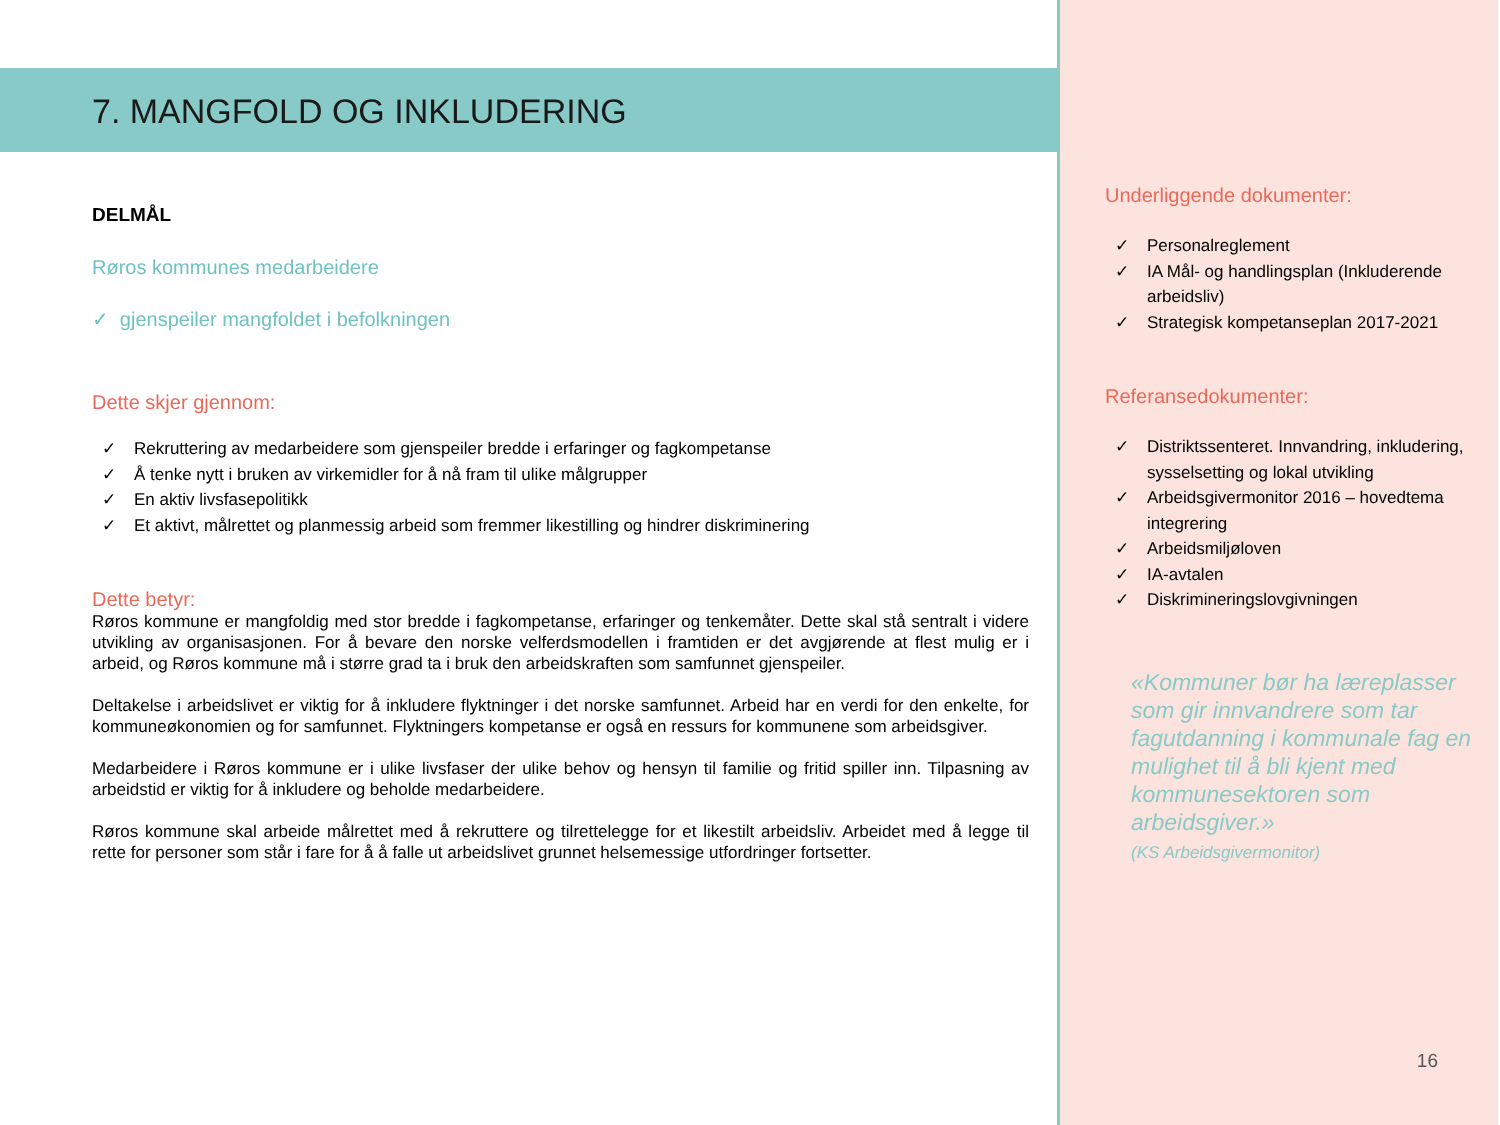7. MANGFOLD OG INKLUDERING
DELMÅL
Røros kommunes medarbeidere
✓ gjenspeiler mangfoldet i befolkningen
Dette skjer gjennom:
✓ Rekruttering av medarbeidere som gjenspeiler bredde i erfaringer og fagkompetanse
✓ Å tenke nytt i bruken av virkemidler for å nå fram til ulike målgrupper
✓ En aktiv livsfasepolitikk
✓ Et aktivt, målrettet og planmessig arbeid som fremmer likestilling og hindrer diskriminering
Dette betyr:
Røros kommune er mangfoldig med stor bredde i fagkompetanse, erfaringer og tenkemåter. Dette skal stå sentralt i videre utvikling av organisasjonen. For å bevare den norske velferdsmodellen i framtiden er det avgjørende at flest mulig er i arbeid, og Røros kommune må i større grad ta i bruk den arbeidskraften som samfunnet gjenspeiler.
Deltakelse i arbeidslivet er viktig for å inkludere flyktninger i det norske samfunnet. Arbeid har en verdi for den enkelte, for kommuneøkonomien og for samfunnet. Flyktningers kompetanse er også en ressurs for kommunene som arbeidsgiver.
Medarbeidere i Røros kommune er i ulike livsfaser der ulike behov og hensyn til familie og fritid spiller inn. Tilpasning av arbeidstid er viktig for å inkludere og beholde medarbeidere.
Røros kommune skal arbeide målrettet med å rekruttere og tilrettelegge for et likestilt arbeidsliv. Arbeidet med å legge til rette for personer som står i fare for å å falle ut arbeidslivet grunnet helsemessige utfordringer fortsetter.
Underliggende dokumenter:
✓ Personalreglement
✓ IA Mål- og handlingsplan (Inkluderende arbeidsliv)
✓ Strategisk kompetanseplan 2017-2021
Referansedokumenter:
✓ Distriktssenteret. Innvandring, inkludering, sysselsetting og lokal utvikling
✓ Arbeidsgivermonitor 2016 – hovedtema integrering
✓ Arbeidsmiljøloven
✓ IA-avtalen
✓ Diskrimineringslovgivningen
«Kommuner bør ha læreplasser som gir innvandrere som tar fagutdanning i kommunale fag en mulighet til å bli kjent med kommunesektoren som arbeidsgiver.»
(KS Arbeidsgivermonitor)
16